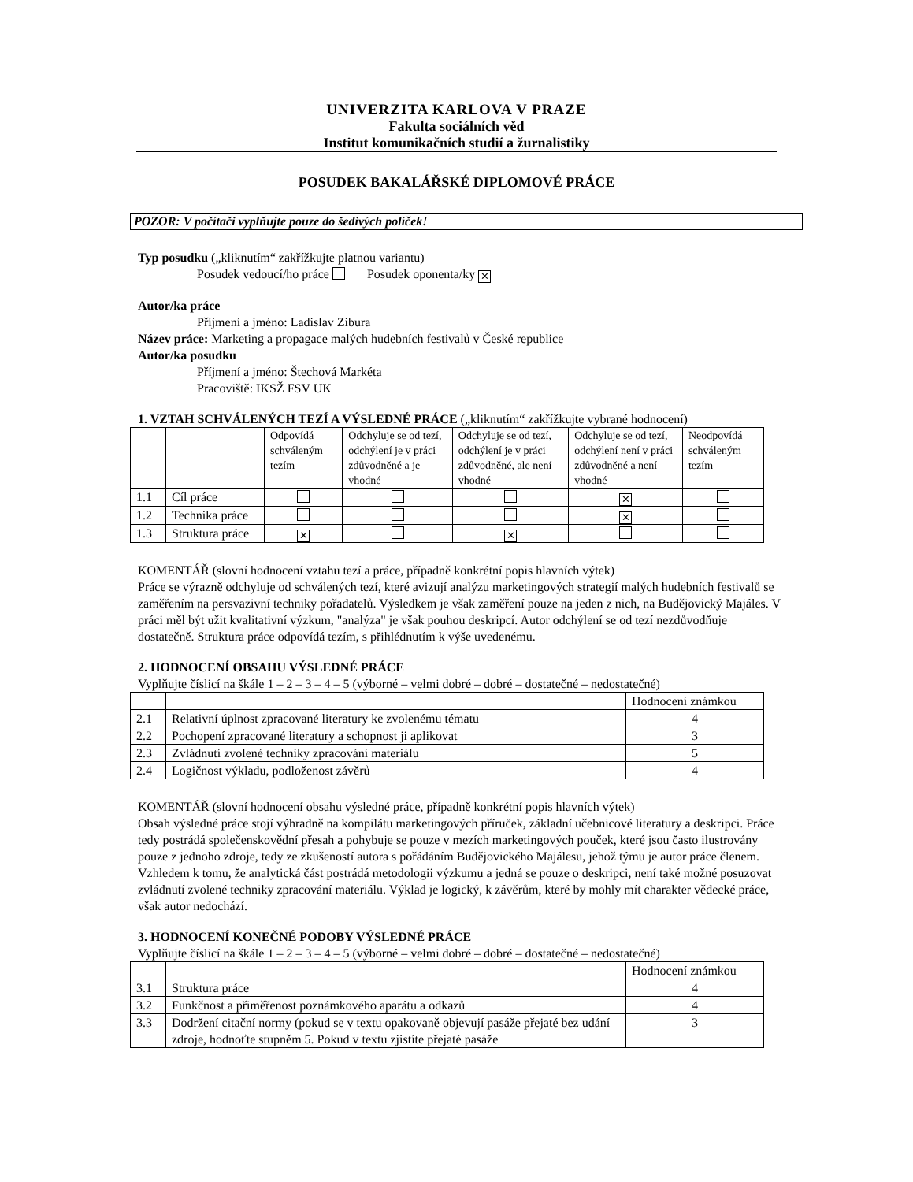UNIVERZITA KARLOVA V PRAZE
Fakulta sociálních věd
Institut komunikačních studií a žurnalistiky
POSUDEK BAKALÁŘSKÉ DIPLOMOVÉ PRÁCE
POZOR: V počítači vyplňujte pouze do šedivých políček!
Typ posudku („kliknutím“ zakřížkujte platnou variantu)
Posudek vedoucí/ho práce Posudek oponenta/ky ✕
Autor/ka práce
Příjmení a jméno: Ladislav Zibura
Název práce: Marketing a propagace malých hudebních festivalů v České republice
Autor/ka posudku
Příjmení a jméno: Štechová Markéta
Pracoviště: IKSŽ FSV UK
1. VZTAH SCHVÁLENÝCH TEZÍ A VÝSLEDNÉ PRÁCE („kliknutím“ zakřížkujte vybrané hodnocení)
| | | Odpovídá schváleným tezím | Odchyluje se od tezí, odchýlení je v práci zdůvodněné a je vhodné | Odchyluje se od tezí, odchýlení je v práci zdůvodněné, ale není vhodné | Odchyluje se od tezí, odchýlení není v práci zdůvodněné a není vhodné | Neodpovídá schváleným tezím |
| --- | --- | --- | --- | --- | --- | --- |
| 1.1 | Cíl práce | | | | ✕ | |
| 1.2 | Technika práce | | | | ✕ | |
| 1.3 | Struktura práce | ✕ | | ✕ | | |
KOMENTÁŘ (slovní hodnocení vztahu tezí a práce, případně konkrétní popis hlavních výtek)
Práce se výrazně odchyluje od schválených tezí, které avizují analýzu marketingových strategií malých hudebních festivalů se zaměřením na persvazivní techniky pořadatelů. Výsledkem je však zaměření pouze na jeden z nich, na Budějovický Majáles. V práci měl být užit kvalitativní výzkum, "analýza" je však pouhou deskripcí. Autor odchýlení se od tezí nezdůvodňuje dostatečně. Struktura práce odpovídá tezím, s přihlédnutím k výše uvedenému.
2. HODNOCENÍ OBSAHU VÝSLEDNÉ PRÁCE
Vyplňujte číslicí na škále 1 – 2 – 3 – 4 – 5 (výborné – velmi dobré – dobré – dostatečné – nedostatečné)
| | | Hodnocení známkou |
| --- | --- | --- |
| 2.1 | Relativní úplnost zpracované literatury ke zvolenému tématu | 4 |
| 2.2 | Pochopení zpracované literatury a schopnost ji aplikovat | 3 |
| 2.3 | Zvládnutí zvolené techniky zpracování materiálu | 5 |
| 2.4 | Logičnost výkladu, podloženost závěrů | 4 |
KOMENTÁŘ (slovní hodnocení obsahu výsledné práce, případně konkrétní popis hlavních výtek)
Obsah výsledné práce stojí výhradně na kompilátu marketingových příruček, základní učebnicové literatury a deskripci. Práce tedy postrádá společenskovědní přesah a pohybuje se pouze v mezích marketingových pouček, které jsou často ilustrovány pouze z jednoho zdroje, tedy ze zkušeností autora s pořádáním Budějovického Majálesu, jehož týmu je autor práce členem. Vzhledem k tomu, že analytická část postrádá metodologii výzkumu a jedná se pouze o deskripci, není také možné posuzovat zvládnutí zvolené techniky zpracování materiálu. Výklad je logický, k závěrům, které by mohly mít charakter vědecké práce, však autor nedochází.
3. HODNOCENÍ KONEČNÉ PODOBY VÝSLEDNÉ PRÁCE
Vyplňujte číslicí na škále 1 – 2 – 3 – 4 – 5 (výborné – velmi dobré – dobré – dostatečné – nedostatečné)
| | | Hodnocení známkou |
| --- | --- | --- |
| 3.1 | Struktura práce | 4 |
| 3.2 | Funkčnost a přiměřenost poznámkového aparátu a odkazů | 4 |
| 3.3 | Dodržení citační normy (pokud se v textu opakovaně objevují pasáže přejaté bez udání zdroje, hodnoťte stupněm 5. Pokud v textu zjistíte přejaté pasáže | 3 |